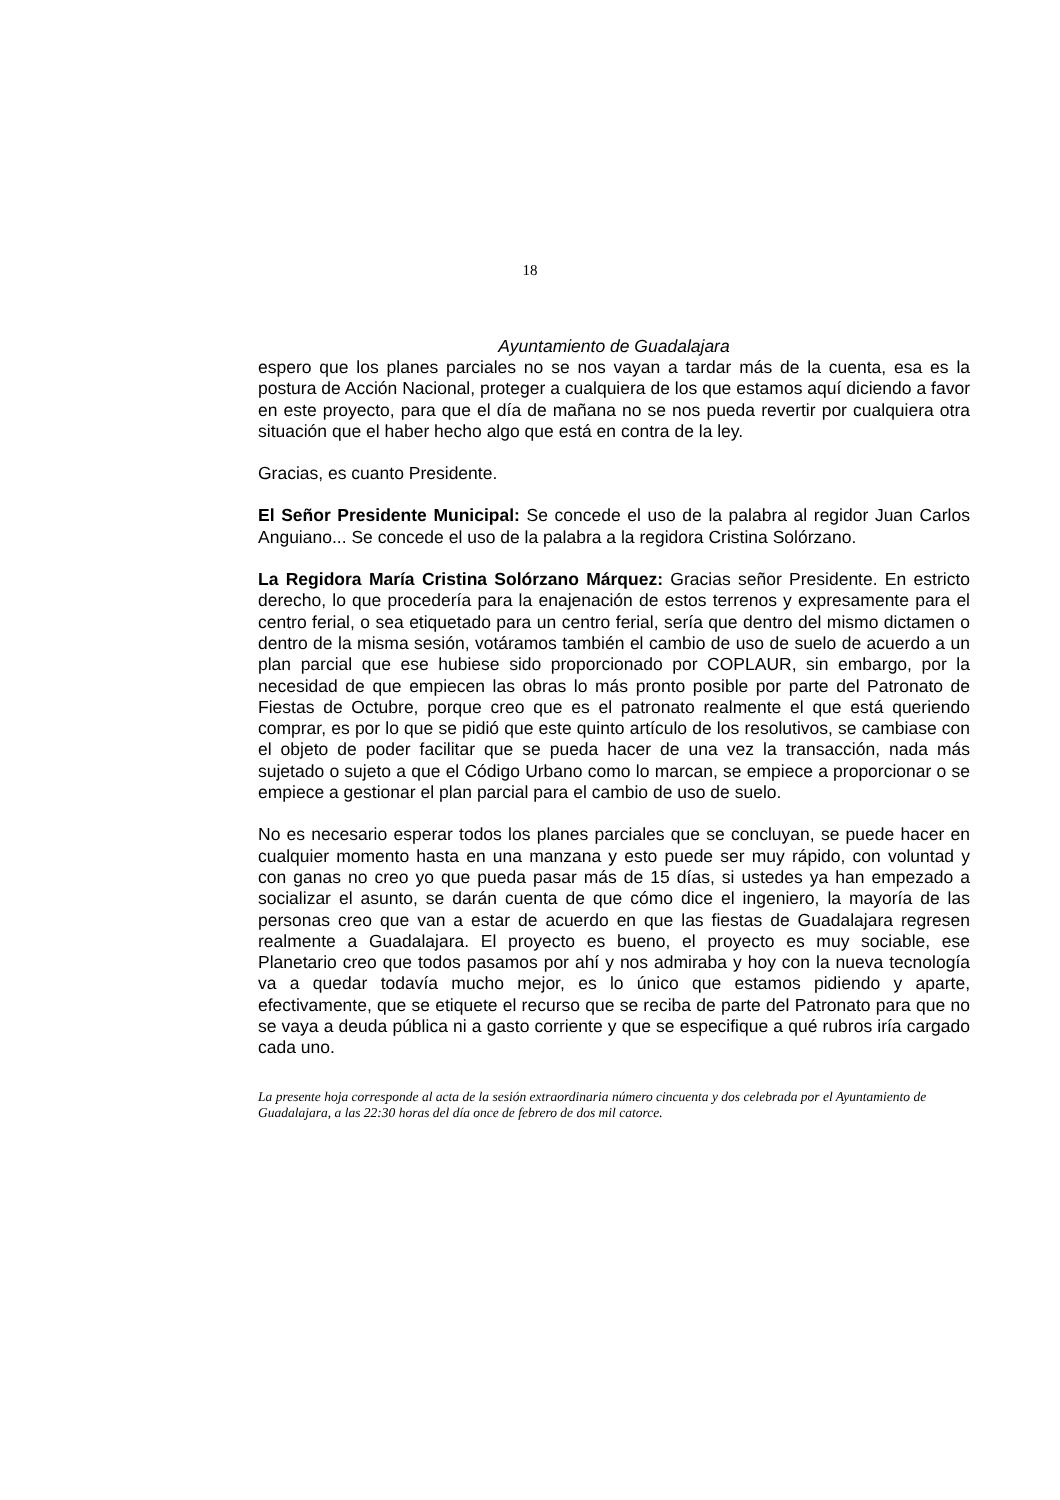18
Ayuntamiento de Guadalajara
espero que los planes parciales no se nos vayan a tardar más de la cuenta, esa es la postura de Acción Nacional, proteger a cualquiera de los que estamos aquí diciendo a favor en este proyecto, para que el día de mañana no se nos pueda revertir por cualquiera otra situación que el haber hecho algo que está en contra de la ley.
Gracias, es cuanto Presidente.
El Señor Presidente Municipal: Se concede el uso de la palabra al regidor Juan Carlos Anguiano... Se concede el uso de la palabra a la regidora Cristina Solórzano.
La Regidora María Cristina Solórzano Márquez: Gracias señor Presidente. En estricto derecho, lo que procedería para la enajenación de estos terrenos y expresamente para el centro ferial, o sea etiquetado para un centro ferial, sería que dentro del mismo dictamen o dentro de la misma sesión, votáramos también el cambio de uso de suelo de acuerdo a un plan parcial que ese hubiese sido proporcionado por COPLAUR, sin embargo, por la necesidad de que empiecen las obras lo más pronto posible por parte del Patronato de Fiestas de Octubre, porque creo que es el patronato realmente el que está queriendo comprar, es por lo que se pidió que este quinto artículo de los resolutivos, se cambiase con el objeto de poder facilitar que se pueda hacer de una vez la transacción, nada más sujetado o sujeto a que el Código Urbano como lo marcan, se empiece a proporcionar o se empiece a gestionar el plan parcial para el cambio de uso de suelo.
No es necesario esperar todos los planes parciales que se concluyan, se puede hacer en cualquier momento hasta en una manzana y esto puede ser muy rápido, con voluntad y con ganas no creo yo que pueda pasar más de 15 días, si ustedes ya han empezado a socializar el asunto, se darán cuenta de que cómo dice el ingeniero, la mayoría de las personas creo que van a estar de acuerdo en que las fiestas de Guadalajara regresen realmente a Guadalajara. El proyecto es bueno, el proyecto es muy sociable, ese Planetario creo que todos pasamos por ahí y nos admiraba y hoy con la nueva tecnología va a quedar todavía mucho mejor, es lo único que estamos pidiendo y aparte, efectivamente, que se etiquete el recurso que se reciba de parte del Patronato para que no se vaya a deuda pública ni a gasto corriente y que se especifique a qué rubros iría cargado cada uno.
La presente hoja corresponde al acta de la sesión extraordinaria número cincuenta y dos celebrada por el Ayuntamiento de Guadalajara, a las 22:30 horas del día once de febrero de dos mil catorce.